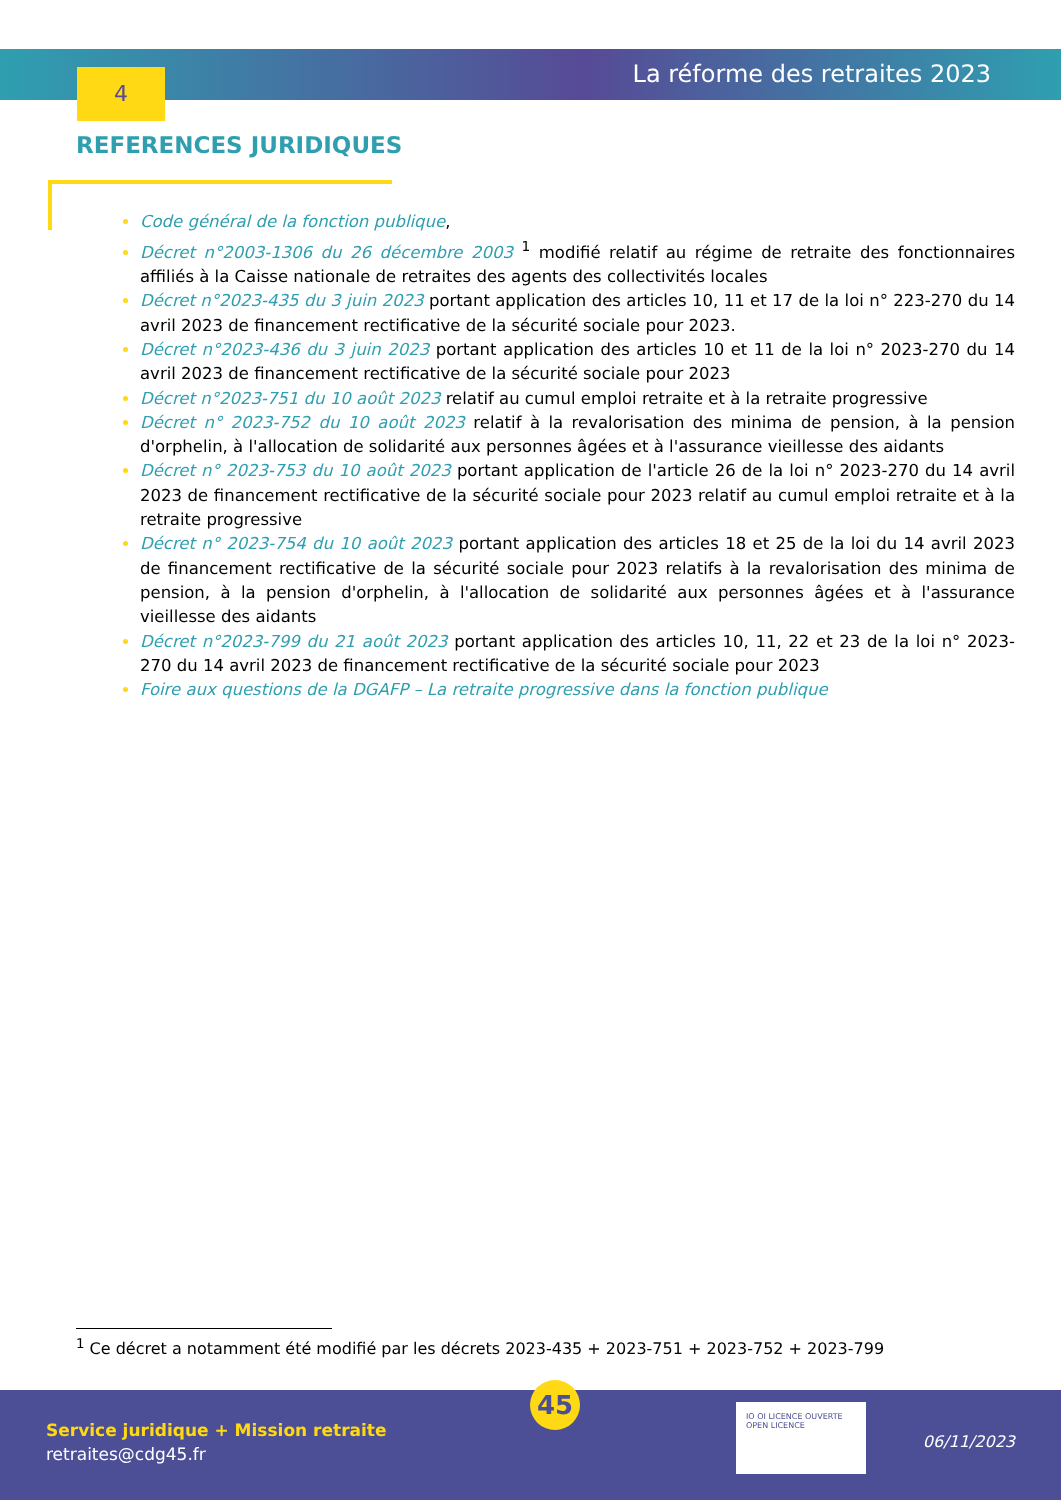La réforme des retraites 2023 4
REFERENCES JURIDIQUES
Code général de la fonction publique,
Décret n°2003-1306 du 26 décembre 2003 <sup>1</sup> modifié relatif au régime de retraite des fonctionnaires affiliés à la Caisse nationale de retraites des agents des collectivités locales
Décret n°2023-435 du 3 juin 2023 portant application des articles 10, 11 et 17 de la loi n° 223-270 du 14 avril 2023 de financement rectificative de la sécurité sociale pour 2023.
Décret n°2023-436 du 3 juin 2023 portant application des articles 10 et 11 de la loi n° 2023-270 du 14 avril 2023 de financement rectificative de la sécurité sociale pour 2023
Décret n°2023-751 du 10 août 2023 relatif au cumul emploi retraite et à la retraite progressive
Décret n° 2023-752 du 10 août 2023 relatif à la revalorisation des minima de pension, à la pension d'orphelin, à l'allocation de solidarité aux personnes âgées et à l'assurance vieillesse des aidants
Décret n° 2023-753 du 10 août 2023 portant application de l'article 26 de la loi n° 2023-270 du 14 avril 2023 de financement rectificative de la sécurité sociale pour 2023 relatif au cumul emploi retraite et à la retraite progressive
Décret n° 2023-754 du 10 août 2023 portant application des articles 18 et 25 de la loi du 14 avril 2023 de financement rectificative de la sécurité sociale pour 2023 relatifs à la revalorisation des minima de pension, à la pension d'orphelin, à l'allocation de solidarité aux personnes âgées et à l'assurance vieillesse des aidants
Décret n°2023-799 du 21 août 2023 portant application des articles 10, 11, 22 et 23 de la loi n° 2023-270 du 14 avril 2023 de financement rectificative de la sécurité sociale pour 2023
Foire aux questions de la DGAFP – La retraite progressive dans la fonction publique
<sup>1</sup> Ce décret a notamment été modifié par les décrets 2023-435 + 2023-751 + 2023-752 + 2023-799
45
Service juridique + Mission retraite
retraites@cdg45.fr
IO OI LICENCE OUVERTE OPEN LICENCE
06/11/2023